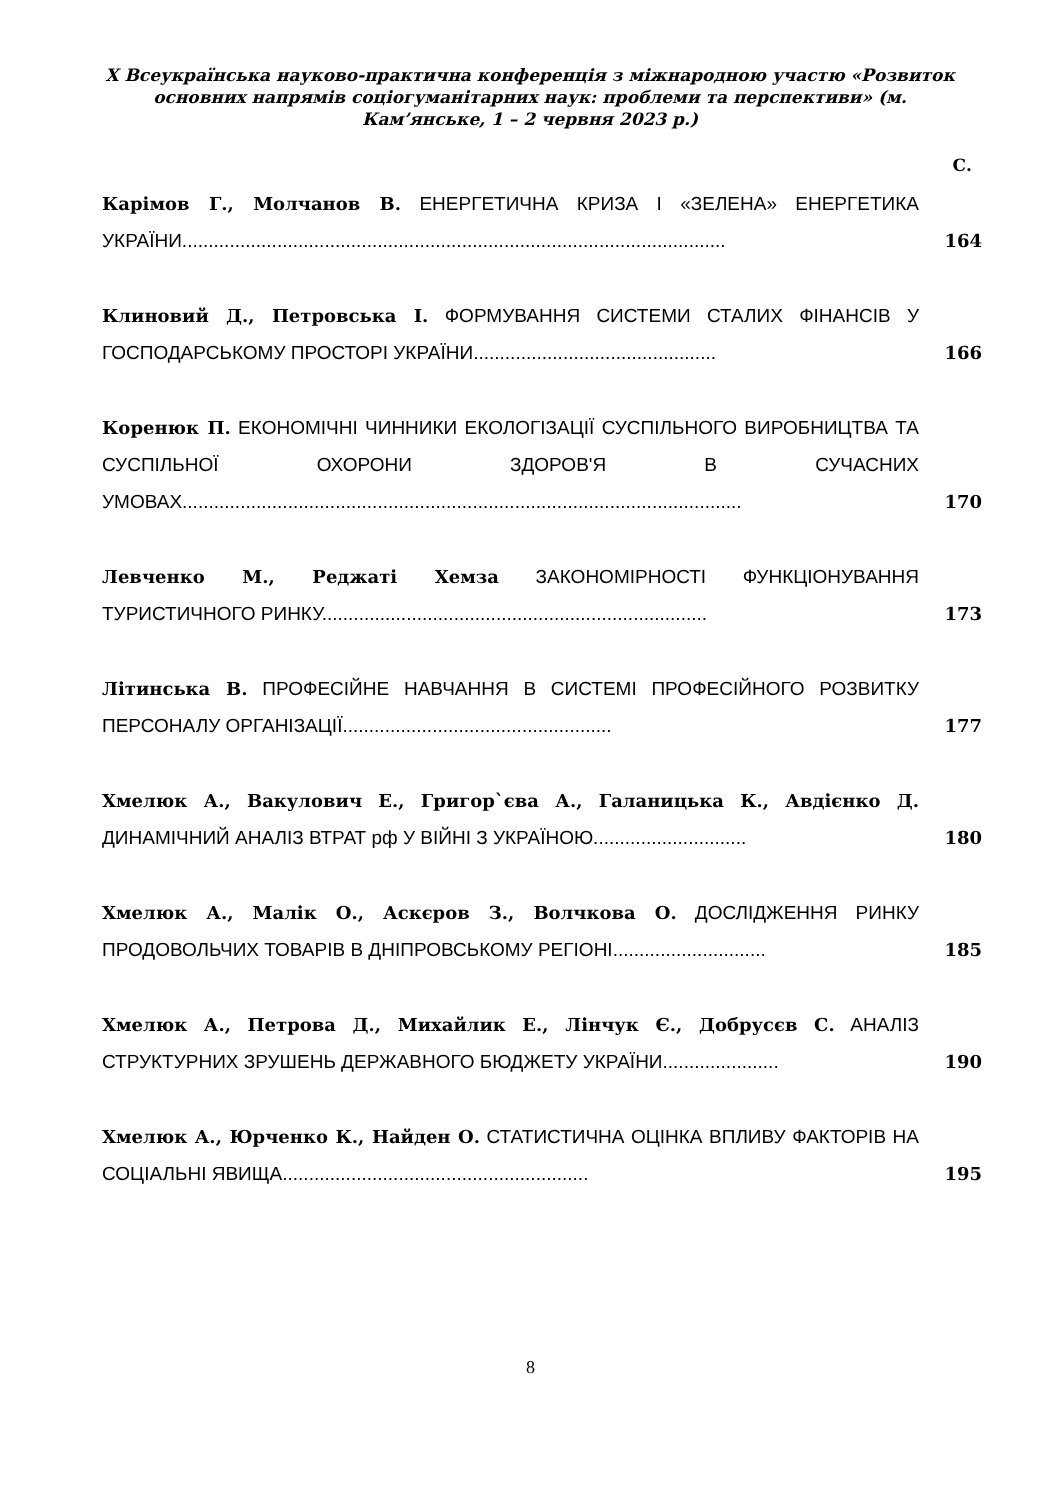X Всеукраїнська науково-практична конференція з міжнародною участю «Розвиток основних напрямів соціогуманітарних наук: проблеми та перспективи» (м. Кам’янське, 1 – 2 червня 2023 р.)
С.
Карімов Г., Молчанов В. ЕНЕРГЕТИЧНА КРИЗА І «ЗЕЛЕНА» ЕНЕРГЕТИКА УКРАЇНИ.......................................................................................................
164
Клиновий Д., Петровська І. ФОРМУВАННЯ СИСТЕМИ СТАЛИХ ФІНАНСІВ У ГОСПОДАРСЬКОМУ ПРОСТОРІ УКРАЇНИ..............................................
166
Коренюк П. ЕКОНОМІЧНІ ЧИННИКИ ЕКОЛОГІЗАЦІЇ СУСПІЛЬНОГО ВИРОБНИЦТВА ТА СУСПІЛЬНОЇ ОХОРОНИ ЗДОРОВ'Я В СУЧАСНИХ УМОВАХ..........................................................................................................
170
Левченко М., Реджаті Хемза ЗАКОНОМІРНОСТІ ФУНКЦІОНУВАННЯ ТУРИСТИЧНОГО РИНКУ.........................................................................
173
Літинська В. ПРОФЕСІЙНЕ НАВЧАННЯ В СИСТЕМІ ПРОФЕСІЙНОГО РОЗВИТКУ ПЕРСОНАЛУ ОРГАНІЗАЦІЇ...................................................
177
Хмелюк А., Вакулович Е., Григор`єва А., Галаницька К., Авдієнко Д. ДИНАМІЧНИЙ АНАЛІЗ ВТРАТ рф У ВІЙНІ З УКРАЇНОЮ.............................
180
Хмелюк А., Малік О., Аскєров З., Волчкова О. ДОСЛІДЖЕННЯ РИНКУ ПРОДОВОЛЬЧИХ ТОВАРІВ В ДНІПРОВСЬКОМУ РЕГІОНІ.............................
185
Хмелюк А., Петрова Д., Михайлик Е., Лінчук Є., Добрусєв С. АНАЛІЗ СТРУКТУРНИХ ЗРУШЕНЬ ДЕРЖАВНОГО БЮДЖЕТУ УКРАЇНИ......................
190
Хмелюк А., Юрченко К., Найден О. СТАТИСТИЧНА ОЦІНКА ВПЛИВУ ФАКТОРІВ НА СОЦІАЛЬНІ ЯВИЩА..........................................................
195
8